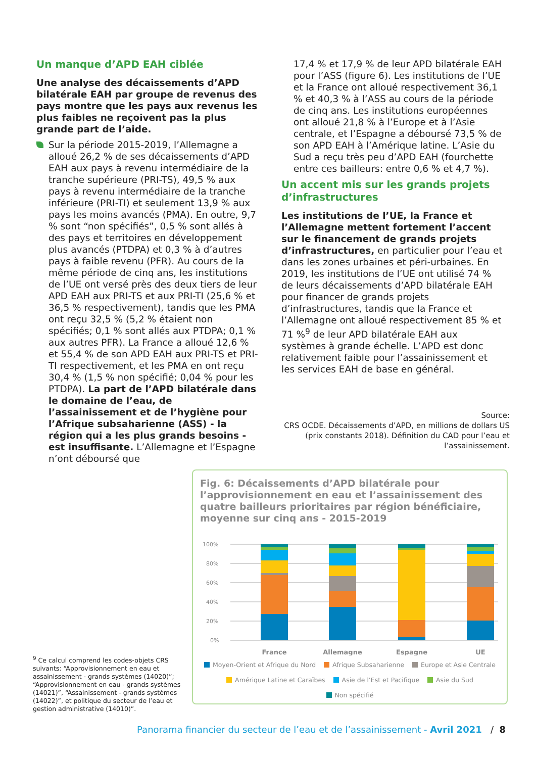Un manque d’APD EAH ciblée
Une analyse des décaissements d’APD bilatérale EAH par groupe de revenus des pays montre que les pays aux revenus les plus faibles ne reçoivent pas la plus grande part de l’aide.
Sur la période 2015-2019, l’Allemagne a alloué 26,2 % de ses décaissements d’APD EAH aux pays à revenu intermédiaire de la tranche supérieure (PRI-TS), 49,5 % aux pays à revenu intermédiaire de la tranche inférieure (PRI-TI) et seulement 13,9 % aux pays les moins avancés (PMA). En outre, 9,7 % sont “non spécifiés”, 0,5 % sont allés à des pays et territoires en développement plus avancés (PTDPA) et 0,3 % à d’autres pays à faible revenu (PFR). Au cours de la même période de cinq ans, les institutions de l’UE ont versé près des deux tiers de leur APD EAH aux PRI-TS et aux PRI-TI (25,6 % et 36,5 % respectivement), tandis que les PMA ont reçu 32,5 % (5,2 % étaient non spécifiés; 0,1 % sont allés aux PTDPA; 0,1 % aux autres PFR). La France a alloué 12,6 % et 55,4 % de son APD EAH aux PRI-TS et PRI-TI respectivement, et les PMA en ont reçu 30,4 % (1,5 % non spécifié; 0,04 % pour les PTDPA). La part de l’APD bilatérale dans le domaine de l’eau, de l’assainissement et de l’hygiène pour l’Afrique subsaharienne (ASS) - la région qui a les plus grands besoins - est insuffisante. L’Allemagne et l’Espagne n’ont déboursé que
17,4 % et 17,9 % de leur APD bilatérale EAH pour l’ASS (figure 6). Les institutions de l’UE et la France ont alloué respectivement 36,1 % et 40,3 % à l’ASS au cours de la période de cinq ans. Les institutions européennes ont alloué 21,8 % à l’Europe et à l’Asie centrale, et l’Espagne a déboursé 73,5 % de son APD EAH à l’Amérique latine. L’Asie du Sud a reçu très peu d’APD EAH (fourchette entre ces bailleurs: entre 0,6 % et 4,7 %).
Un accent mis sur les grands projets d’infrastructures
Les institutions de l’UE, la France et l’Allemagne mettent fortement l’accent sur le financement de grands projets d’infrastructures, en particulier pour l’eau et dans les zones urbaines et péri-urbaines. En 2019, les institutions de l’UE ont utilisé 74 % de leurs décaissements d’APD bilatérale EAH pour financer de grands projets d’infrastructures, tandis que la France et l’Allemagne ont alloué respectivement 85 % et 71 %<sup>9</sup> de leur APD bilatérale EAH aux systèmes à grande échelle. L’APD est donc relativement faible pour l’assainissement et les services EAH de base en général.
Source:
CRS OCDE. Décaissements d’APD, en millions de dollars US (prix constants 2018). Définition du CAD pour l’eau et l’assainissement.
<sup>9</sup> Ce calcul comprend les codes-objets CRS suivants: “Approvisionnement en eau et assainissement - grands systèmes (14020)”; “Approvisionnement en eau - grands systèmes (14021)”, “Assainissement - grands systèmes (14022)”, et politique du secteur de l’eau et gestion administrative (14010)”.
Fig. 6: Décaissements d’APD bilatérale pour l’approvisionnement en eau et l’assainissement des quatre bailleurs prioritaires par région bénéficiaire, moyenne sur cinq ans - 2015-2019
100%
80%
60%
40%
20%
0%
France
Allemagne
Espagne
UE
Moyen-Orient et Afrique du Nord Afrique Subsaharienne Europe et Asie Centrale
Amérique Latine et Caraïbes Asie de l’Est et Pacifique Asie du Sud Non spécifié
Panorama financier du secteur de l’eau et de l’assainissement - Avril 2021 / 8